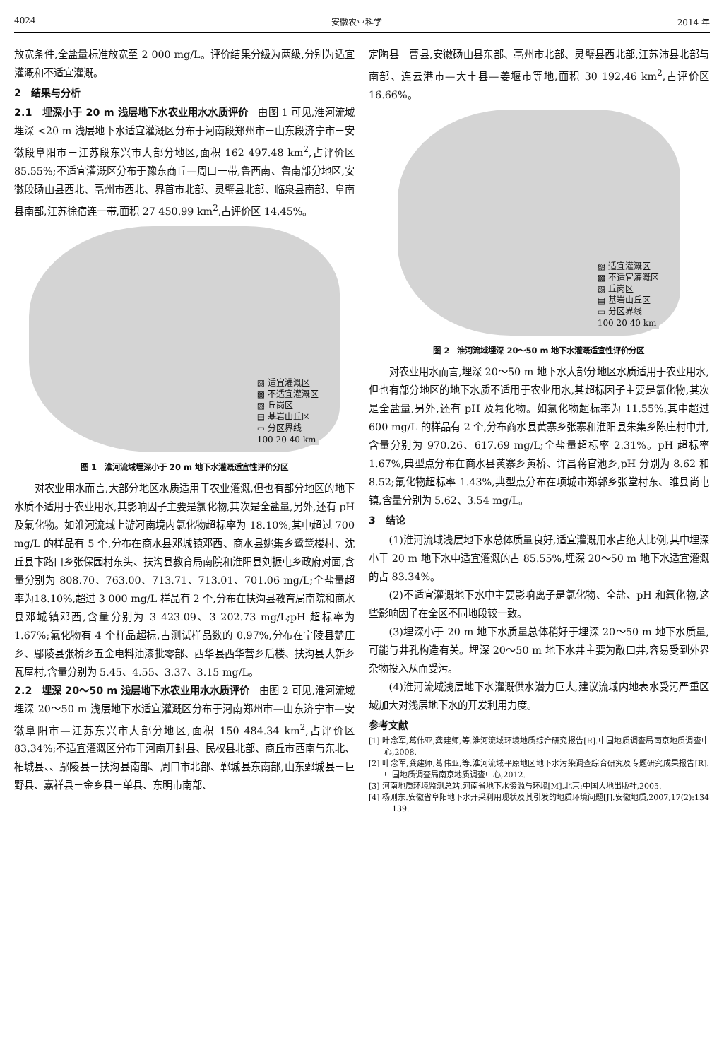4024 安徽农业科学 2014 年
放宽条件,全盐量标准放宽至 2 000 mg/L。评价结果分级为两级,分别为适宜灌溉和不适宜灌溉。
2　结果与分析
2.1　埋深小于 20 m 浅层地下水农业用水水质评价　由图 1 可见,淮河流域埋深 <20 m 浅层地下水适宜灌溉区分布于河南段郑州市－山东段济宁市－安徽段阜阳市－江苏段东兴市大部分地区,面积 162 497.48 km<sup>2</sup>,占评价区 85.55%;不适宜灌溉区分布于豫东商丘—周口一带,鲁西南、鲁南部分地区,安徽段砀山县西北、亳州市西北、界首市北部、灵璧县北部、临泉县南部、阜南县南部,江苏徐宿连一带,面积 27 450.99 km<sup>2</sup>,占评价区 14.45%。
▨ 适宜灌溉区
▩ 不适宜灌溉区
▧ 丘岗区
▤ 基岩山丘区
▭ 分区界线
100 20 40 km
图 1　淮河流域埋深小于 20 m 地下水灌溉适宜性评价分区
对农业用水而言,大部分地区水质适用于农业灌溉,但也有部分地区的地下水质不适用于农业用水,其影响因子主要是氯化物,其次是全盐量,另外,还有 pH 及氟化物。如淮河流域上游河南境内氯化物超标率为 18.10%,其中超过 700 mg/L 的样品有 5 个,分布在商水县邓城镇邓西、商水县姚集乡鹭鸶楼村、沈丘县卞路口乡张保园村东头、扶沟县教育局南院和淮阳县刘振屯乡政府对面,含量分别为 808.70、763.00、713.71、713.01、701.06 mg/L;全盐量超率为18.10%,超过 3 000 mg/L 样品有 2 个,分布在扶沟县教育局南院和商水县邓城镇邓西,含量分别为 3 423.09、3 202.73 mg/L;pH 超标率为 1.67%;氟化物有 4 个样品超标,占测试样品数的 0.97%,分布在宁陵县楚庄乡、鄢陵县张桥乡五金电料油漆批零部、西华县西华营乡后楼、扶沟县大新乡瓦屋村,含量分别为 5.45、4.55、3.37、3.15 mg/L。
2.2　埋深 20～50 m 浅层地下水农业用水水质评价　由图 2 可见,淮河流域埋深 20～50 m 浅层地下水适宜灌溉区分布于河南郑州市—山东济宁市—安徽阜阳市—江苏东兴市大部分地区,面积 150 484.34 km<sup>2</sup>,占评价区 83.34%;不适宜灌溉区分布于河南开封县、民权县北部、商丘市西南与东北、柘城县、、鄢陵县－扶沟县南部、周口市北部、郸城县东南部,山东鄄城县－巨野县、嘉祥县－金乡县－单县、东明市南部、
定陶县－曹县,安徽砀山县东部、亳州市北部、灵璧县西北部,江苏沛县北部与南部、连云港市—大丰县—姜堰市等地,面积 30 192.46 km<sup>2</sup>,占评价区 16.66%。
▨ 适宜灌溉区
▩ 不适宜灌溉区
▧ 丘岗区
▤ 基岩山丘区
▭ 分区界线
100 20 40 km
图 2　淮河流域埋深 20～50 m 地下水灌溉适宜性评价分区
对农业用水而言,埋深 20～50 m 地下水大部分地区水质适用于农业用水,但也有部分地区的地下水质不适用于农业用水,其超标因子主要是氯化物,其次是全盐量,另外,还有 pH 及氟化物。如氯化物超标率为 11.55%,其中超过 600 mg/L 的样品有 2 个,分布商水县黄寨乡张寨和淮阳县朱集乡陈庄村中井,含量分别为 970.26、617.69 mg/L;全盐量超标率 2.31%。pH 超标率 1.67%,典型点分布在商水县黄寨乡黄桥、许昌蒋官池乡,pH 分别为 8.62 和 8.52;氟化物超标率 1.43%,典型点分布在项城市郑郭乡张堂村东、睢县尚屯镇,含量分别为 5.62、3.54 mg/L。
3　结论
(1)淮河流域浅层地下水总体质量良好,适宜灌溉用水占绝大比例,其中埋深小于 20 m 地下水中适宜灌溉的占 85.55%,埋深 20～50 m 地下水适宜灌溉的占 83.34%。
(2)不适宜灌溉地下水中主要影响离子是氯化物、全盐、pH 和氟化物,这些影响因子在全区不同地段较一致。
(3)埋深小于 20 m 地下水质量总体稍好于埋深 20～50 m 地下水质量,可能与井孔构造有关。埋深 20～50 m 地下水井主要为敞口井,容易受到外界杂物投入从而受污。
(4)淮河流域浅层地下水灌溉供水潜力巨大,建议流域内地表水受污严重区域加大对浅层地下水的开发利用力度。
参考文献
[1] 叶念军,葛伟亚,龚建师,等.淮河流域环境地质综合研究报告[R].中国地质调查局南京地质调查中心,2008.
[2] 叶念军,龚建师,葛伟亚,等.淮河流域平原地区地下水污染调查综合研究及专题研究成果报告[R].中国地质调查局南京地质调查中心,2012.
[3] 河南地质环境监测总站.河南省地下水资源与环境[M].北京:中国大地出版社,2005.
[4] 杨则东.安徽省阜阳地下水开采利用现状及其引发的地质环境问题[J].安徽地质,2007,17(2):134－139.